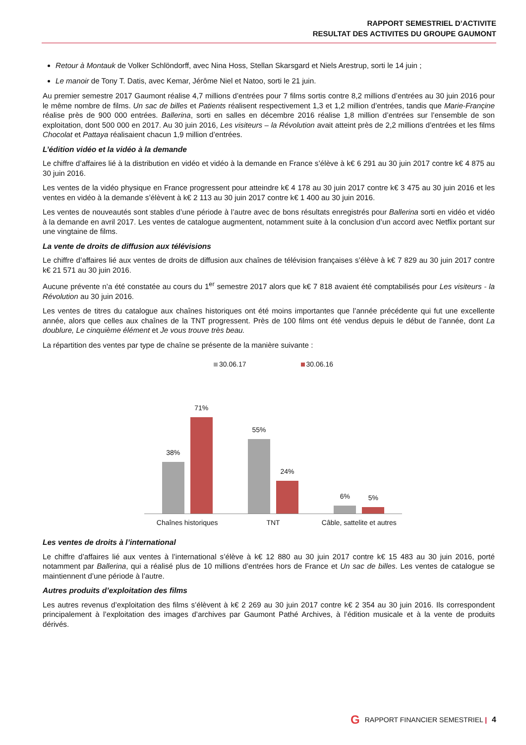RAPPORT SEMESTRIEL D’ACTIVITE
RESULTAT DES ACTIVITES DU GROUPE GAUMONT
Retour à Montauk de Volker Schlöndorff, avec Nina Hoss, Stellan Skarsgard et Niels Arestrup, sorti le 14 juin ;
Le manoir de Tony T. Datis, avec Kemar, Jérôme Niel et Natoo, sorti le 21 juin.
Au premier semestre 2017 Gaumont réalise 4,7 millions d’entrées pour 7 films sortis contre 8,2 millions d’entrées au 30 juin 2016 pour le même nombre de films. Un sac de billes et Patients réalisent respectivement 1,3 et 1,2 million d’entrées, tandis que Marie-Françine réalise près de 900 000 entrées. Ballerina, sorti en salles en décembre 2016 réalise 1,8 million d’entrées sur l’ensemble de son exploitation, dont 500 000 en 2017. Au 30 juin 2016, Les visiteurs – la Révolution avait atteint près de 2,2 millions d’entrées et les films Chocolat et Pattaya réalisaient chacun 1,9 million d’entrées.
L’édition vidéo et la vidéo à la demande
Le chiffre d’affaires lié à la distribution en vidéo et vidéo à la demande en France s’élève à k€ 6 291 au 30 juin 2017 contre k€ 4 875 au 30 juin 2016.
Les ventes de la vidéo physique en France progressent pour atteindre k€ 4 178 au 30 juin 2017 contre k€ 3 475 au 30 juin 2016 et les ventes en vidéo à la demande s’élèvent à k€ 2 113 au 30 juin 2017 contre k€ 1 400 au 30 juin 2016.
Les ventes de nouveautés sont stables d’une période à l’autre avec de bons résultats enregistrés pour Ballerina sorti en vidéo et vidéo à la demande en avril 2017. Les ventes de catalogue augmentent, notamment suite à la conclusion d’un accord avec Netflix portant sur une vingtaine de films.
La vente de droits de diffusion aux télévisions
Le chiffre d’affaires lié aux ventes de droits de diffusion aux chaînes de télévision françaises s’élève à k€ 7 829 au 30 juin 2017 contre k€ 21 571 au 30 juin 2016.
Aucune prévente n’a été constatée au cours du 1<sup>er</sup> semestre 2017 alors que k€ 7 818 avaient été comptabilisés pour Les visiteurs - la Révolution au 30 juin 2016.
Les ventes de titres du catalogue aux chaînes historiques ont été moins importantes que l’année précédente qui fut une excellente année, alors que celles aux chaînes de la TNT progressent. Près de 100 films ont été vendus depuis le début de l’année, dont La doublure, Le cinquième élément et Je vous trouve très beau.
La répartition des ventes par type de chaîne se présente de la manière suivante :
30.06.17 30.06.16
38%
71%
55%
24%
6%
5%
Chaînes historiques TNT Câble, sattelite et autres
Les ventes de droits à l’international
Le chiffre d’affaires lié aux ventes à l’international s’élève à k€ 12 880 au 30 juin 2017 contre k€ 15 483 au 30 juin 2016, porté notamment par Ballerina, qui a réalisé plus de 10 millions d’entrées hors de France et Un sac de billes. Les ventes de catalogue se maintiennent d’une période à l’autre.
Autres produits d’exploitation des films
Les autres revenus d’exploitation des films s’élèvent à k€ 2 269 au 30 juin 2017 contre k€ 2 354 au 30 juin 2016. Ils correspondent principalement à l’exploitation des images d’archives par Gaumont Pathé Archives, à l’édition musicale et à la vente de produits dérivés.
G RAPPORT FINANCIER SEMESTRIEL | 4